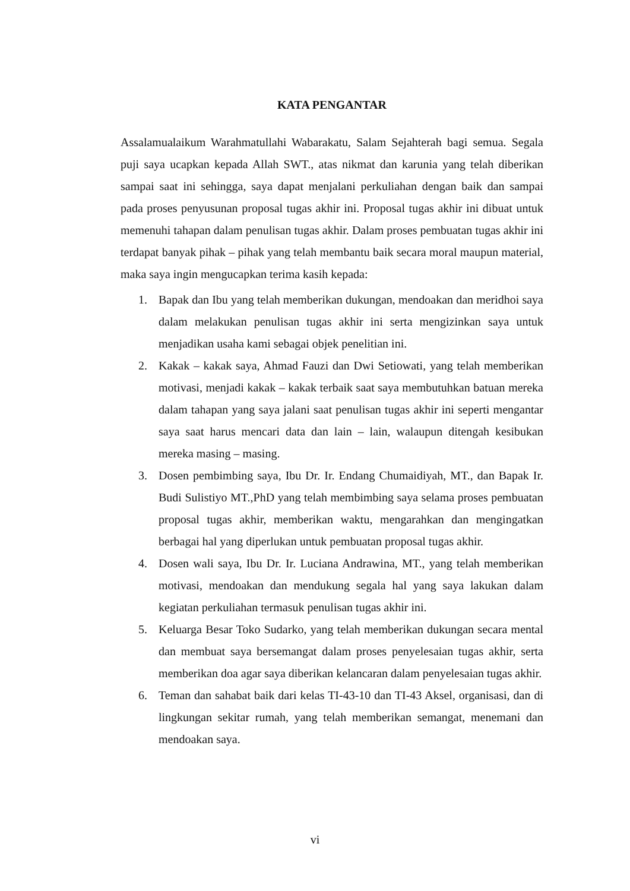KATA PENGANTAR
Assalamualaikum Warahmatullahi Wabarakatu, Salam Sejahterah bagi semua. Segala puji saya ucapkan kepada Allah SWT., atas nikmat dan karunia yang telah diberikan sampai saat ini sehingga, saya dapat menjalani perkuliahan dengan baik dan sampai pada proses penyusunan proposal tugas akhir ini. Proposal tugas akhir ini dibuat untuk memenuhi tahapan dalam penulisan tugas akhir. Dalam proses pembuatan tugas akhir ini terdapat banyak pihak – pihak yang telah membantu baik secara moral maupun material, maka saya ingin mengucapkan terima kasih kepada:
1. Bapak dan Ibu yang telah memberikan dukungan, mendoakan dan meridhoi saya dalam melakukan penulisan tugas akhir ini serta mengizinkan saya untuk menjadikan usaha kami sebagai objek penelitian ini.
2. Kakak – kakak saya, Ahmad Fauzi dan Dwi Setiowati, yang telah memberikan motivasi, menjadi kakak – kakak terbaik saat saya membutuhkan batuan mereka dalam tahapan yang saya jalani saat penulisan tugas akhir ini seperti mengantar saya saat harus mencari data dan lain – lain, walaupun ditengah kesibukan mereka masing – masing.
3. Dosen pembimbing saya, Ibu Dr. Ir. Endang Chumaidiyah, MT., dan Bapak Ir. Budi Sulistiyo MT.,PhD yang telah membimbing saya selama proses pembuatan proposal tugas akhir, memberikan waktu, mengarahkan dan mengingatkan berbagai hal yang diperlukan untuk pembuatan proposal tugas akhir.
4. Dosen wali saya, Ibu Dr. Ir. Luciana Andrawina, MT., yang telah memberikan motivasi, mendoakan dan mendukung segala hal yang saya lakukan dalam kegiatan perkuliahan termasuk penulisan tugas akhir ini.
5. Keluarga Besar Toko Sudarko, yang telah memberikan dukungan secara mental dan membuat saya bersemangat dalam proses penyelesaian tugas akhir, serta memberikan doa agar saya diberikan kelancaran dalam penyelesaian tugas akhir.
6. Teman dan sahabat baik dari kelas TI-43-10 dan TI-43 Aksel, organisasi, dan di lingkungan sekitar rumah, yang telah memberikan semangat, menemani dan mendoakan saya.
vi